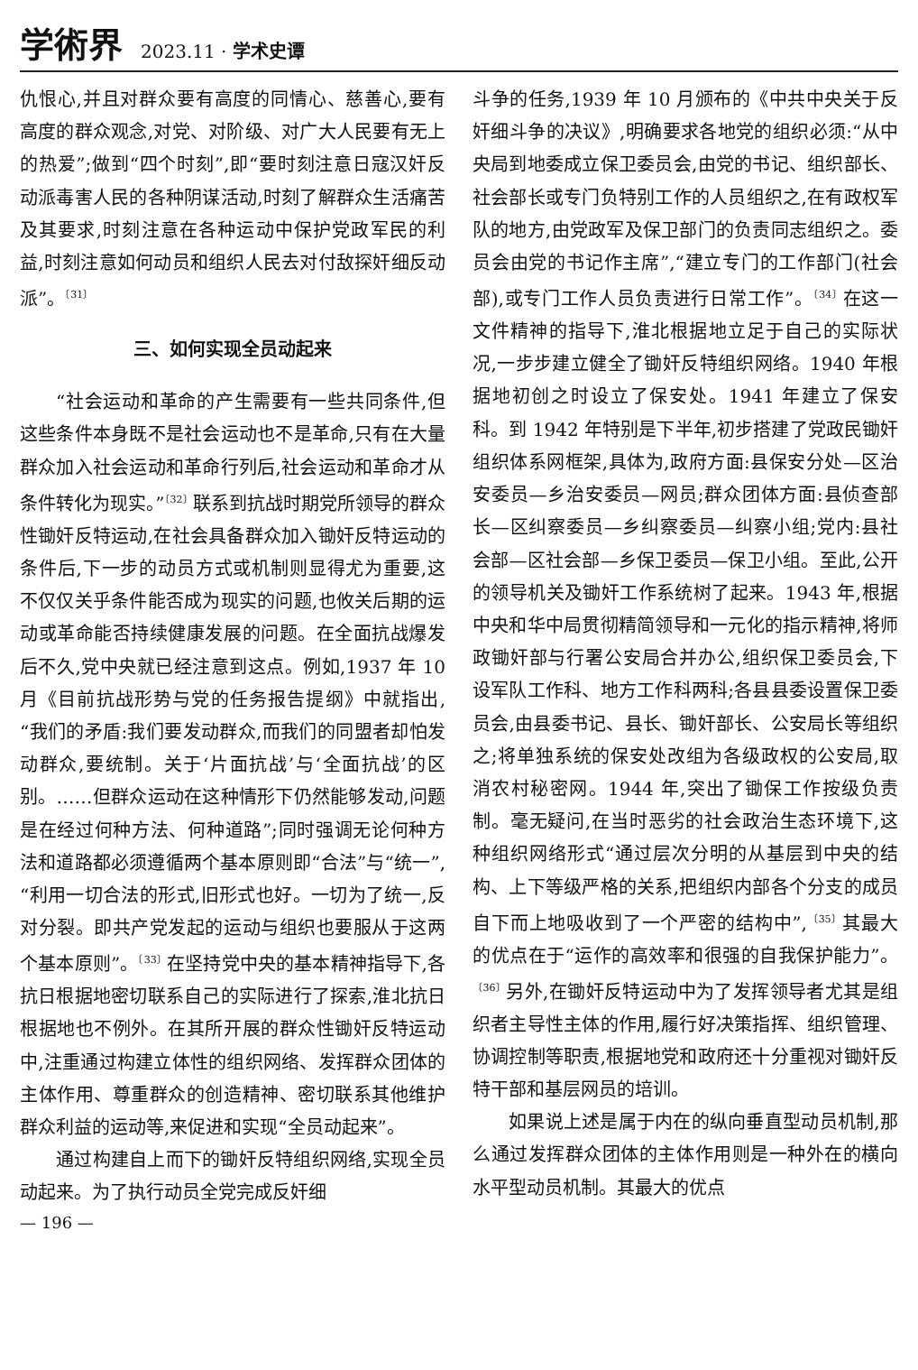学術界 2023.11 · 学术史谭
仇恨心,并且对群众要有高度的同情心、慈善心,要有高度的群众观念,对党、对阶级、对广大人民要有无上的热爱”;做到“四个时刻”,即“要时刻注意日寇汉奸反动派毒害人民的各种阴谋活动,时刻了解群众生活痛苦及其要求,时刻注意在各种运动中保护党政军民的利益,时刻注意如何动员和组织人民去对付敌探奸细反动派”。<sup>〔31〕</sup>
三、如何实现全员动起来
“社会运动和革命的产生需要有一些共同条件,但这些条件本身既不是社会运动也不是革命,只有在大量群众加入社会运动和革命行列后,社会运动和革命才从条件转化为现实。”<sup>〔32〕</sup>联系到抗战时期党所领导的群众性锄奸反特运动,在社会具备群众加入锄奸反特运动的条件后,下一步的动员方式或机制则显得尤为重要,这不仅仅关乎条件能否成为现实的问题,也攸关后期的运动或革命能否持续健康发展的问题。在全面抗战爆发后不久,党中央就已经注意到这点。例如,1937 年 10 月《目前抗战形势与党的任务报告提纲》中就指出,“我们的矛盾:我们要发动群众,而我们的同盟者却怕发动群众,要统制。关于‘片面抗战’与‘全面抗战’的区别。……但群众运动在这种情形下仍然能够发动,问题是在经过何种方法、何种道路”;同时强调无论何种方法和道路都必须遵循两个基本原则即“合法”与“统一”,“利用一切合法的形式,旧形式也好。一切为了统一,反对分裂。即共产党发起的运动与组织也要服从于这两个基本原则”。<sup>〔33〕</sup>在坚持党中央的基本精神指导下,各抗日根据地密切联系自己的实际进行了探索,淮北抗日根据地也不例外。在其所开展的群众性锄奸反特运动中,注重通过构建立体性的组织网络、发挥群众团体的主体作用、尊重群众的创造精神、密切联系其他维护群众利益的运动等,来促进和实现“全员动起来”。
通过构建自上而下的锄奸反特组织网络,实现全员动起来。为了执行动员全党完成反奸细
斗争的任务,1939 年 10 月颁布的《中共中央关于反奸细斗争的决议》,明确要求各地党的组织必须:“从中央局到地委成立保卫委员会,由党的书记、组织部长、社会部长或专门负特别工作的人员组织之,在有政权军队的地方,由党政军及保卫部门的负责同志组织之。委员会由党的书记作主席”,“建立专门的工作部门(社会部),或专门工作人员负责进行日常工作”。<sup>〔34〕</sup>在这一文件精神的指导下,淮北根据地立足于自己的实际状况,一步步建立健全了锄奸反特组织网络。1940 年根据地初创之时设立了保安处。1941 年建立了保安科。到 1942 年特别是下半年,初步搭建了党政民锄奸组织体系网框架,具体为,政府方面:县保安分处—区治安委员—乡治安委员—网员;群众团体方面:县侦查部长—区纠察委员—乡纠察委员—纠察小组;党内:县社会部—区社会部—乡保卫委员—保卫小组。至此,公开的领导机关及锄奸工作系统树了起来。1943 年,根据中央和华中局贯彻精简领导和一元化的指示精神,将师政锄奸部与行署公安局合并办公,组织保卫委员会,下设军队工作科、地方工作科两科;各县县委设置保卫委员会,由县委书记、县长、锄奸部长、公安局长等组织之;将单独系统的保安处改组为各级政权的公安局,取消农村秘密网。1944 年,突出了锄保工作按级负责制。毫无疑问,在当时恶劣的社会政治生态环境下,这种组织网络形式“通过层次分明的从基层到中央的结构、上下等级严格的关系,把组织内部各个分支的成员自下而上地吸收到了一个严密的结构中”,<sup>〔35〕</sup>其最大的优点在于“运作的高效率和很强的自我保护能力”。<sup>〔36〕</sup>另外,在锄奸反特运动中为了发挥领导者尤其是组织者主导性主体的作用,履行好决策指挥、组织管理、协调控制等职责,根据地党和政府还十分重视对锄奸反特干部和基层网员的培训。
如果说上述是属于内在的纵向垂直型动员机制,那么通过发挥群众团体的主体作用则是一种外在的横向水平型动员机制。其最大的优点
— 196 —